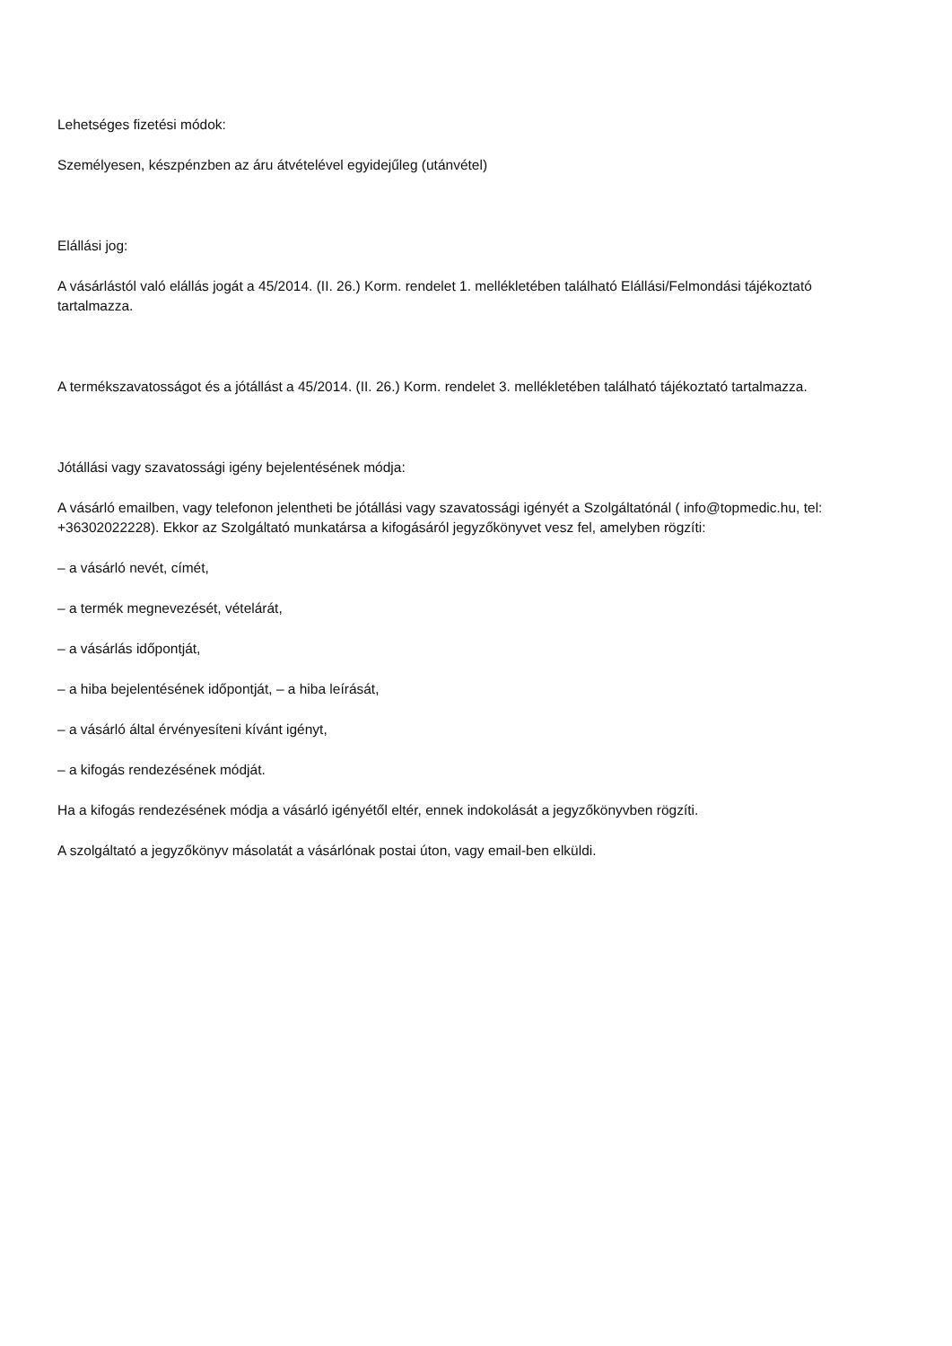Lehetséges fizetési módok:
Személyesen, készpénzben az áru átvételével egyidejűleg (utánvétel)
Elállási jog:
A vásárlástól való elállás jogát a 45/2014. (II. 26.) Korm. rendelet 1. mellékletében található Elállási/Felmondási tájékoztató tartalmazza.
A termékszavatosságot és a jótállást a 45/2014. (II. 26.) Korm. rendelet 3. mellékletében található tájékoztató tartalmazza.
Jótállási vagy szavatossági igény bejelentésének módja:
A vásárló emailben, vagy telefonon jelentheti be jótállási vagy szavatossági igényét a Szolgáltatónál ( info@topmedic.hu, tel: +36302022228). Ekkor az Szolgáltató munkatársa a kifogásáról jegyzőkönyvet vesz fel, amelyben rögzíti:
– a vásárló nevét, címét,
– a termék megnevezését, vételárát,
– a vásárlás időpontját,
– a hiba bejelentésének időpontját, – a hiba leírását,
– a vásárló által érvényesíteni kívánt igényt,
– a kifogás rendezésének módját.
Ha a kifogás rendezésének módja a vásárló igényétől eltér, ennek indokolását a jegyzőkönyvben rögzíti.
A szolgáltató a jegyzőkönyv másolatát a vásárlónak postai úton, vagy email-ben elküldi.